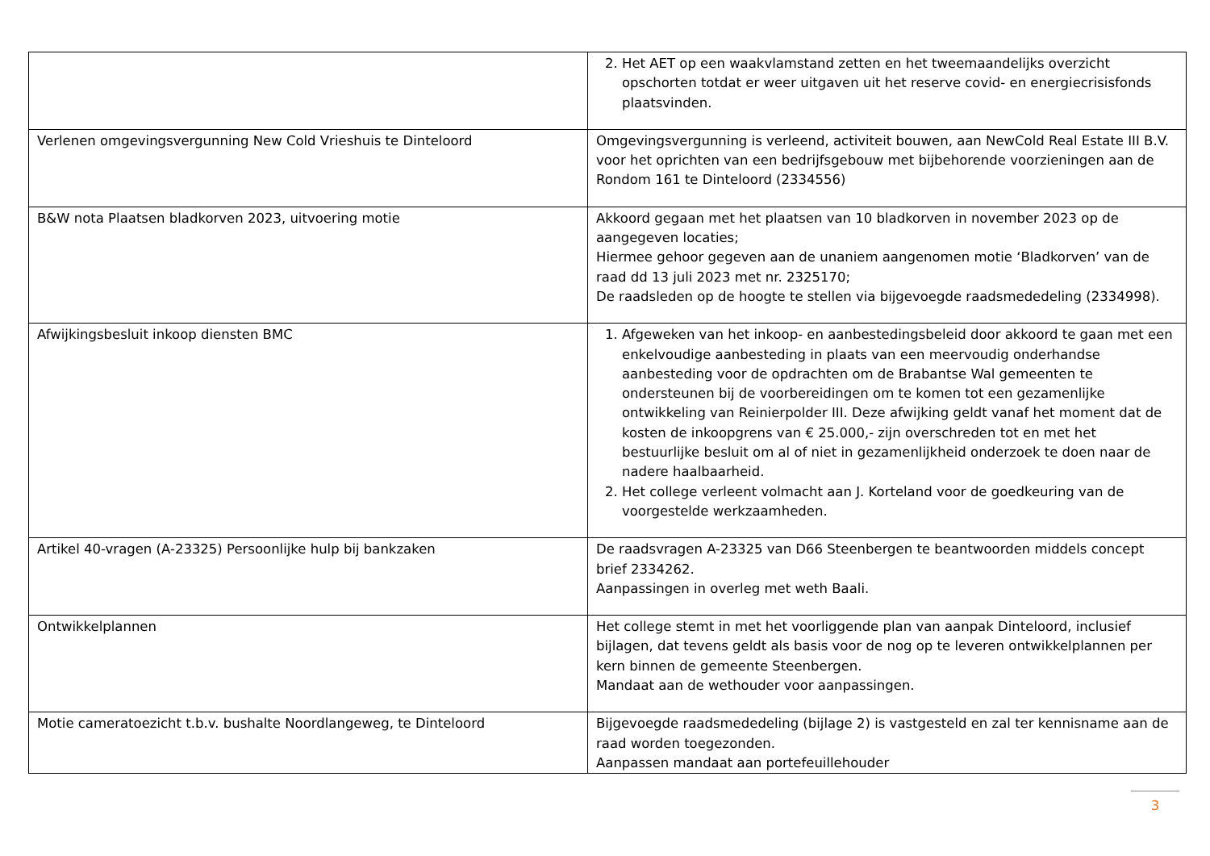| | 2. Het AET op een waakvlamstand zetten en het tweemaandelijks overzicht opschorten totdat er weer uitgaven uit het reserve covid- en energiecrisisfonds plaatsvinden. |
| Verlenen omgevingsvergunning New Cold Vrieshuis te Dinteloord | Omgevingsvergunning is verleend, activiteit bouwen, aan NewCold Real Estate III B.V. voor het oprichten van een bedrijfsgebouw met bijbehorende voorzieningen aan de Rondom 161 te Dinteloord (2334556) |
| B&W nota Plaatsen bladkorven 2023, uitvoering motie | Akkoord gegaan met het plaatsen van 10 bladkorven in november 2023 op de aangegeven locaties; Hiermee gehoor gegeven aan de unaniem aangenomen motie ‘Bladkorven’ van de raad dd 13 juli 2023 met nr. 2325170; De raadsleden op de hoogte te stellen via bijgevoegde raadsmededeling (2334998). |
| Afwijkingsbesluit inkoop diensten BMC | 1. Afgeweken van het inkoop- en aanbestedingsbeleid door akkoord te gaan met een enkelvoudige aanbesteding in plaats van een meervoudig onderhandse aanbesteding voor de opdrachten om de Brabantse Wal gemeenten te ondersteunen bij de voorbereidingen om te komen tot een gezamenlijke ontwikkeling van Reinierpolder III. Deze afwijking geldt vanaf het moment dat de kosten de inkoopgrens van € 25.000,- zijn overschreden tot en met het bestuurlijke besluit om al of niet in gezamenlijkheid onderzoek te doen naar de nadere haalbaarheid. 2. Het college verleent volmacht aan J. Korteland voor de goedkeuring van de voorgestelde werkzaamheden. |
| Artikel 40-vragen (A-23325) Persoonlijke hulp bij bankzaken | De raadsvragen A-23325 van D66 Steenbergen te beantwoorden middels concept brief 2334262. Aanpassingen in overleg met weth Baali. |
| Ontwikkelplannen | Het college stemt in met het voorliggende plan van aanpak Dinteloord, inclusief bijlagen, dat tevens geldt als basis voor de nog op te leveren ontwikkelplannen per kern binnen de gemeente Steenbergen. Mandaat aan de wethouder voor aanpassingen. |
| Motie cameratoezicht t.b.v. bushalte Noordlangeweg, te Dinteloord | Bijgevoegde raadsmededeling (bijlage 2) is vastgesteld en zal ter kennisname aan de raad worden toegezonden. Aanpassen mandaat aan portefeuillehouder |
3